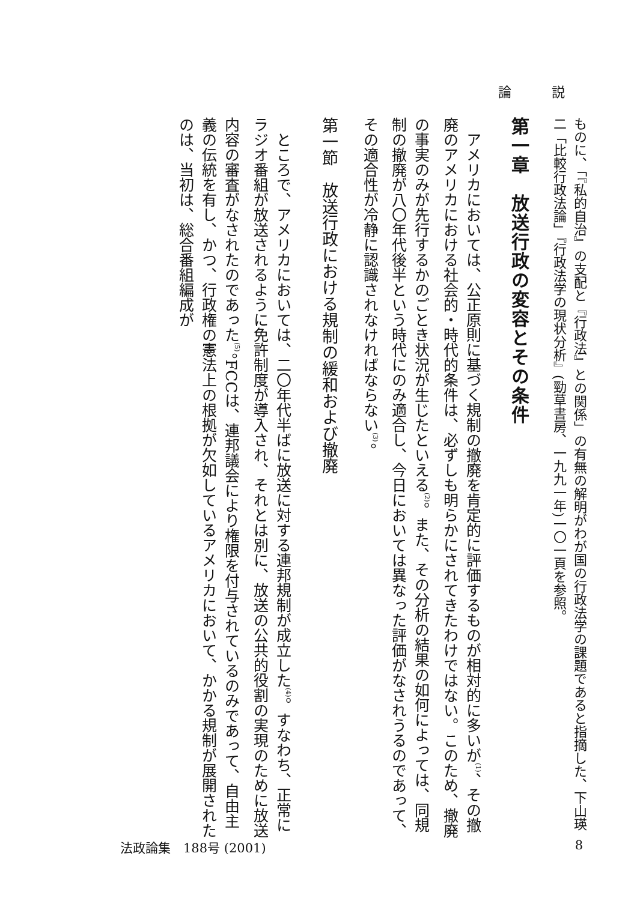論 説
ものに、「『私的自治』の支配と『行政法』との関係」の有無の解明がわが国の行政法学の課題であると指摘した、下山瑛二「比較行政法論」『行政法学の現状分析』(勁草書房、一九九一年)一〇一頁を参照。
第一章　放送行政の変容とその条件
アメリカにおいては、公正原則に基づく規制の撤廃を肯定的に評価するものが相対的に多いが<sup>(1)</sup>、その撤廃のアメリカにおける社会的・時代的条件は、必ずしも明らかにされてきたわけではない。このため、撤廃の事実のみが先行するかのごとき状況が生じたといえる<sup>(2)</sup>。また、その分析の結果の如何によっては、同規制の撤廃が八〇年代後半という時代にのみ適合し、今日においては異なった評価がなされうるのであって、その適合性が冷静に認識されなければならない<sup>(3)</sup>。
第一節　放送行政における規制の緩和および撤廃
ところで、アメリカにおいては、二〇年代半ばに放送に対する連邦規制が成立した<sup>(4)</sup>。すなわち、正常にラジオ番組が放送されるように免許制度が導入され、それとは別に、放送の公共的役割の実現のために放送内容の審査がなされたのであった<sup>(5)</sup>。FCCは、連邦議会により権限を付与されているのみであって、自由主義の伝統を有し、かつ、行政権の憲法上の根拠が欠如しているアメリカにおいて、かかる規制が展開されたのは、当初は、総合番組編成が
法政論集　188号 (2001) 8